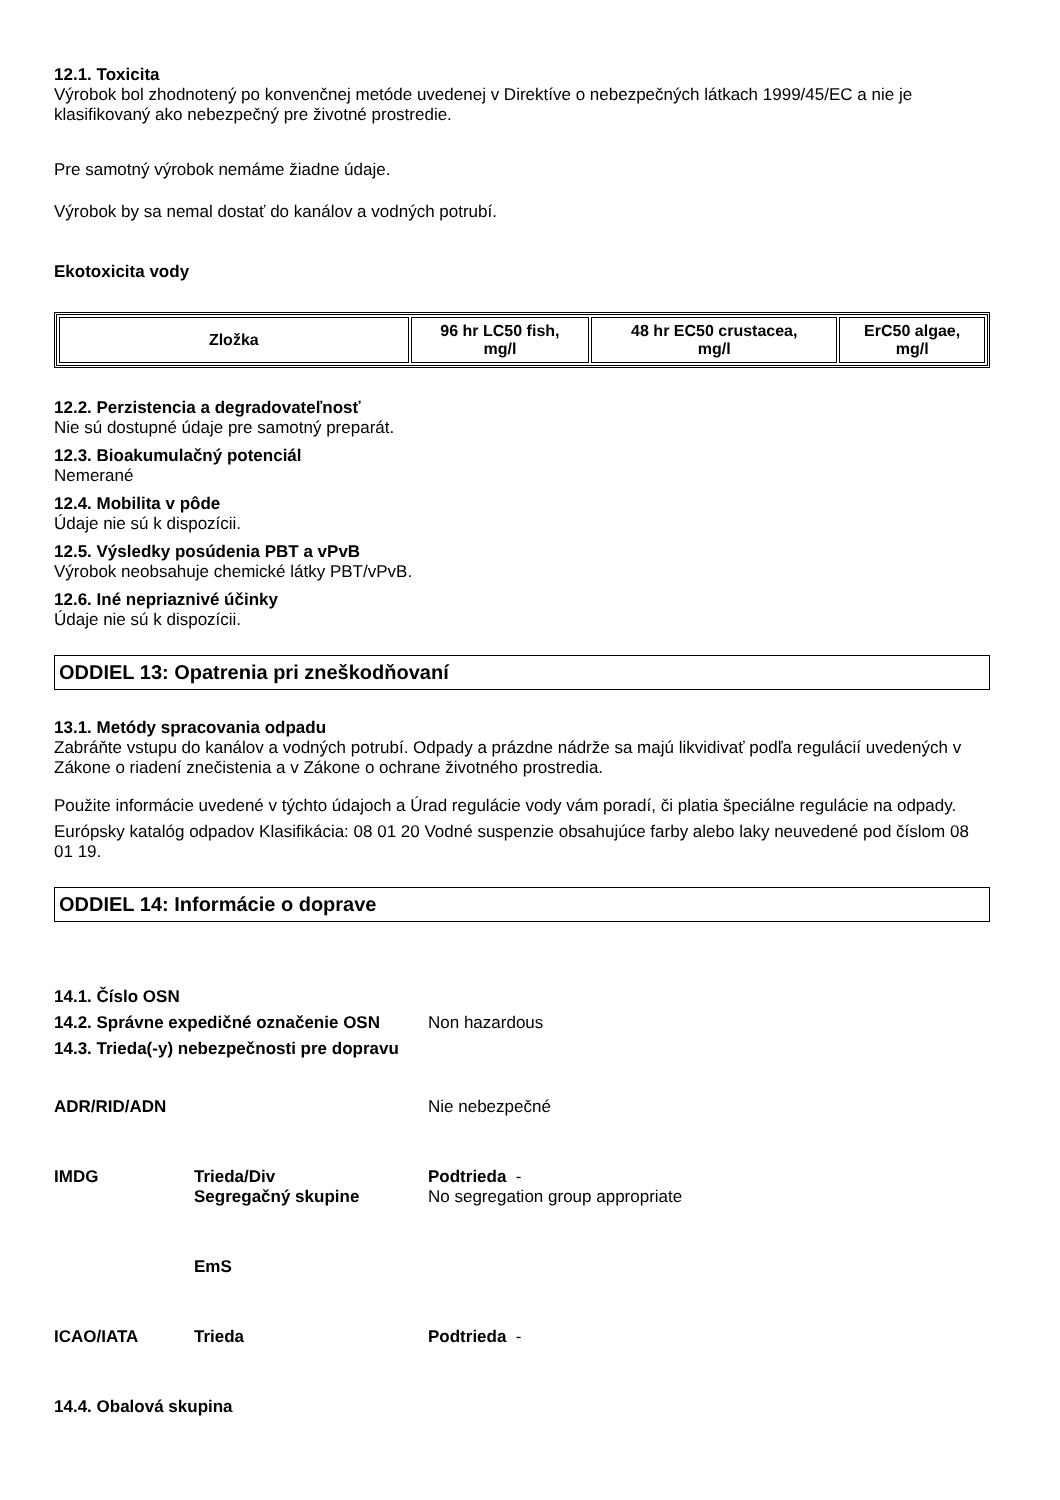12.1. Toxicita
Výrobok bol zhodnotený po konvenčnej metóde uvedenej v Direktíve o nebezpečných látkach 1999/45/EC a nie je klasifikovaný ako nebezpečný pre životné prostredie.
Pre samotný výrobok nemáme žiadne údaje.
Výrobok by sa nemal dostať do kanálov a vodných potrubí.
Ekotoxicita vody
| Zložka | 96 hr LC50 fish, mg/l | 48 hr EC50 crustacea, mg/l | ErC50 algae, mg/l |
| --- | --- | --- | --- |
12.2. Perzistencia a degradovateľnosť
Nie sú dostupné údaje pre samotný preparát.
12.3. Bioakumulačný potenciál
Nemerané
12.4. Mobilita v pôde
Údaje nie sú k dispozícii.
12.5. Výsledky posúdenia PBT a vPvB
Výrobok neobsahuje chemické látky PBT/vPvB.
12.6. Iné nepriaznivé účinky
Údaje nie sú k dispozícii.
ODDIEL 13: Opatrenia pri zneškodňovaní
13.1. Metódy spracovania odpadu
Zabráňte vstupu do kanálov a vodných potrubí. Odpady a prázdne nádrže sa majú likvidivať podľa regulácií uvedených v Zákone o riadení znečistenia a v Zákone o ochrane životného prostredia.
Použite informácie uvedené v týchto údajoch a Úrad regulácie vody vám poradí, či platia špeciálne regulácie na odpady.
Európsky katalóg odpadov Klasifikácia: 08 01 20 Vodné suspenzie obsahujúce farby alebo laky neuvedené pod číslom 08 01 19.
ODDIEL 14: Informácie o doprave
14.1. Číslo OSN
| 14.2. Správne expedičné označenie OSN | Non hazardous |
14.3. Trieda(-y) nebezpečnosti pre dopravu
| ADR/RID/ADN | | Nie nebezpečné |
| IMDG | Trieda/Div | Podtrieda - |
| | Segregačný skupine | No segregation group appropriate |
| | EmS | |
| ICAO/IATA | Trieda | Podtrieda - |
14.4. Obalová skupina